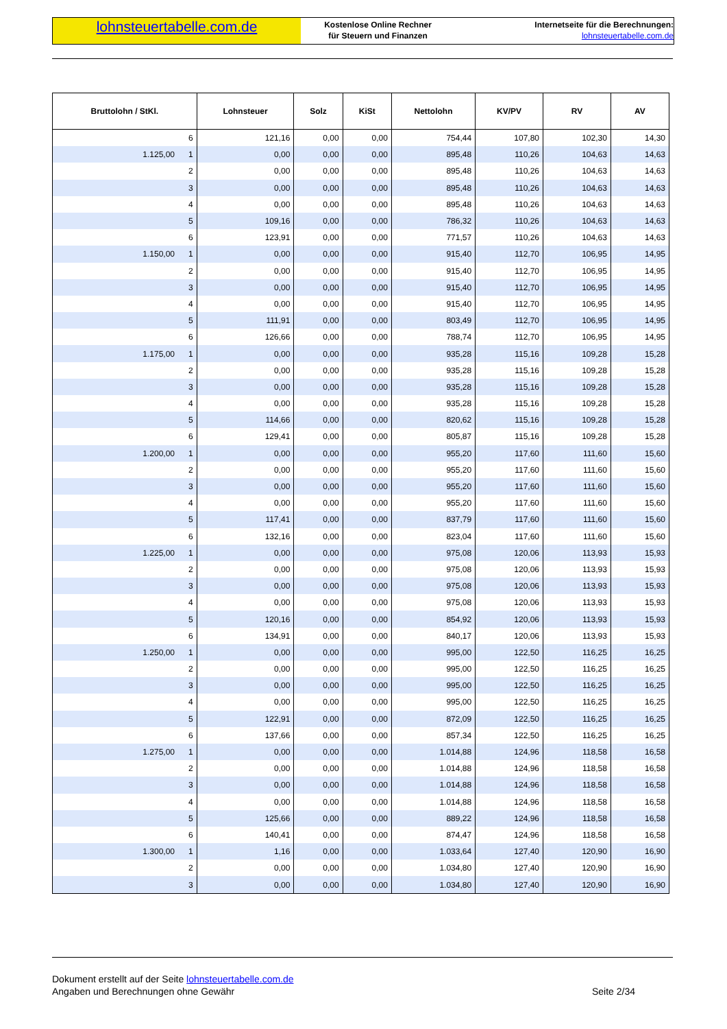lohnsteuertabelle.com.de
Kostenlose Online Rechner
für Steuern und Finanzen
Internetseite für die Berechnungen:
lohnsteuertabelle.com.de
| Bruttolohn / StKl. | Lohnsteuer | Solz | KiSt | Nettolohn | KV/PV | RV | AV |
| --- | --- | --- | --- | --- | --- | --- | --- |
| 6 | 121,16 | 0,00 | 0,00 | 754,44 | 107,80 | 102,30 | 14,30 |
| 1.125,00 1 | 0,00 | 0,00 | 0,00 | 895,48 | 110,26 | 104,63 | 14,63 |
| 2 | 0,00 | 0,00 | 0,00 | 895,48 | 110,26 | 104,63 | 14,63 |
| 3 | 0,00 | 0,00 | 0,00 | 895,48 | 110,26 | 104,63 | 14,63 |
| 4 | 0,00 | 0,00 | 0,00 | 895,48 | 110,26 | 104,63 | 14,63 |
| 5 | 109,16 | 0,00 | 0,00 | 786,32 | 110,26 | 104,63 | 14,63 |
| 6 | 123,91 | 0,00 | 0,00 | 771,57 | 110,26 | 104,63 | 14,63 |
| 1.150,00 1 | 0,00 | 0,00 | 0,00 | 915,40 | 112,70 | 106,95 | 14,95 |
| 2 | 0,00 | 0,00 | 0,00 | 915,40 | 112,70 | 106,95 | 14,95 |
| 3 | 0,00 | 0,00 | 0,00 | 915,40 | 112,70 | 106,95 | 14,95 |
| 4 | 0,00 | 0,00 | 0,00 | 915,40 | 112,70 | 106,95 | 14,95 |
| 5 | 111,91 | 0,00 | 0,00 | 803,49 | 112,70 | 106,95 | 14,95 |
| 6 | 126,66 | 0,00 | 0,00 | 788,74 | 112,70 | 106,95 | 14,95 |
| 1.175,00 1 | 0,00 | 0,00 | 0,00 | 935,28 | 115,16 | 109,28 | 15,28 |
| 2 | 0,00 | 0,00 | 0,00 | 935,28 | 115,16 | 109,28 | 15,28 |
| 3 | 0,00 | 0,00 | 0,00 | 935,28 | 115,16 | 109,28 | 15,28 |
| 4 | 0,00 | 0,00 | 0,00 | 935,28 | 115,16 | 109,28 | 15,28 |
| 5 | 114,66 | 0,00 | 0,00 | 820,62 | 115,16 | 109,28 | 15,28 |
| 6 | 129,41 | 0,00 | 0,00 | 805,87 | 115,16 | 109,28 | 15,28 |
| 1.200,00 1 | 0,00 | 0,00 | 0,00 | 955,20 | 117,60 | 111,60 | 15,60 |
| 2 | 0,00 | 0,00 | 0,00 | 955,20 | 117,60 | 111,60 | 15,60 |
| 3 | 0,00 | 0,00 | 0,00 | 955,20 | 117,60 | 111,60 | 15,60 |
| 4 | 0,00 | 0,00 | 0,00 | 955,20 | 117,60 | 111,60 | 15,60 |
| 5 | 117,41 | 0,00 | 0,00 | 837,79 | 117,60 | 111,60 | 15,60 |
| 6 | 132,16 | 0,00 | 0,00 | 823,04 | 117,60 | 111,60 | 15,60 |
| 1.225,00 1 | 0,00 | 0,00 | 0,00 | 975,08 | 120,06 | 113,93 | 15,93 |
| 2 | 0,00 | 0,00 | 0,00 | 975,08 | 120,06 | 113,93 | 15,93 |
| 3 | 0,00 | 0,00 | 0,00 | 975,08 | 120,06 | 113,93 | 15,93 |
| 4 | 0,00 | 0,00 | 0,00 | 975,08 | 120,06 | 113,93 | 15,93 |
| 5 | 120,16 | 0,00 | 0,00 | 854,92 | 120,06 | 113,93 | 15,93 |
| 6 | 134,91 | 0,00 | 0,00 | 840,17 | 120,06 | 113,93 | 15,93 |
| 1.250,00 1 | 0,00 | 0,00 | 0,00 | 995,00 | 122,50 | 116,25 | 16,25 |
| 2 | 0,00 | 0,00 | 0,00 | 995,00 | 122,50 | 116,25 | 16,25 |
| 3 | 0,00 | 0,00 | 0,00 | 995,00 | 122,50 | 116,25 | 16,25 |
| 4 | 0,00 | 0,00 | 0,00 | 995,00 | 122,50 | 116,25 | 16,25 |
| 5 | 122,91 | 0,00 | 0,00 | 872,09 | 122,50 | 116,25 | 16,25 |
| 6 | 137,66 | 0,00 | 0,00 | 857,34 | 122,50 | 116,25 | 16,25 |
| 1.275,00 1 | 0,00 | 0,00 | 0,00 | 1.014,88 | 124,96 | 118,58 | 16,58 |
| 2 | 0,00 | 0,00 | 0,00 | 1.014,88 | 124,96 | 118,58 | 16,58 |
| 3 | 0,00 | 0,00 | 0,00 | 1.014,88 | 124,96 | 118,58 | 16,58 |
| 4 | 0,00 | 0,00 | 0,00 | 1.014,88 | 124,96 | 118,58 | 16,58 |
| 5 | 125,66 | 0,00 | 0,00 | 889,22 | 124,96 | 118,58 | 16,58 |
| 6 | 140,41 | 0,00 | 0,00 | 874,47 | 124,96 | 118,58 | 16,58 |
| 1.300,00 1 | 1,16 | 0,00 | 0,00 | 1.033,64 | 127,40 | 120,90 | 16,90 |
| 2 | 0,00 | 0,00 | 0,00 | 1.034,80 | 127,40 | 120,90 | 16,90 |
| 3 | 0,00 | 0,00 | 0,00 | 1.034,80 | 127,40 | 120,90 | 16,90 |
Dokument erstellt auf der Seite lohnsteuertabelle.com.de
Angaben und Berechnungen ohne Gewähr
Seite 2/34